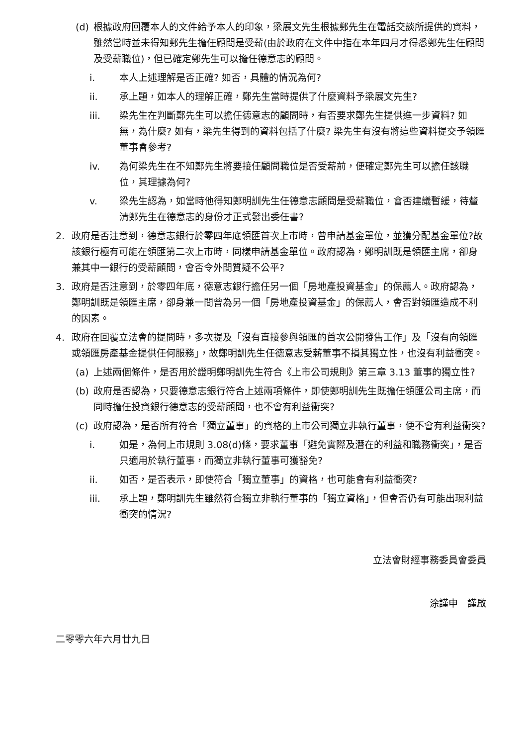(d) 根據政府回覆本人的文件給予本人的印象，梁展文先生根據鄭先生在電話交談所提供的資料，雖然當時並未得知鄭先生擔任顧問是受薪(由於政府在文件中指在本年四月才得悉鄭先生任顧問及受薪職位)，但已確定鄭先生可以擔任德意志的顧問。
i. 本人上述理解是否正確? 如否，具體的情況為何?
ii. 承上題，如本人的理解正確，鄭先生當時提供了什麼資料予梁展文先生?
iii. 梁先生在判斷鄭先生可以擔任德意志的顧問時，有否要求鄭先生提供進一步資料? 如無，為什麼? 如有，梁先生得到的資料包括了什麼? 梁先生有沒有將這些資料提交予領匯董事會參考?
iv. 為何梁先生在不知鄭先生將要接任顧問職位是否受薪前，便確定鄭先生可以擔任該職位，其理據為何?
v. 梁先生認為，如當時他得知鄭明訓先生任德意志顧問是受薪職位，會否建議暫緩，待釐清鄭先生在德意志的身份才正式發出委任書?
2. 政府是否注意到，德意志銀行於零四年底領匯首次上市時，曾申請基金單位，並獲分配基金單位?故該銀行極有可能在領匯第二次上市時，同樣申請基金單位。政府認為，鄭明訓既是領匯主席，卻身兼其中一銀行的受薪顧問，會否令外間質疑不公平?
3. 政府是否注意到，於零四年底，德意志銀行擔任另一個「房地產投資基金」的保薦人。政府認為，鄭明訓既是領匯主席，卻身兼一間曾為另一個「房地產投資基金」的保薦人，會否對領匯造成不利的因素。
4. 政府在回覆立法會的提問時，多次提及「沒有直接參與領匯的首次公開發售工作」及「沒有向領匯或領匯房產基金提供任何服務」，故鄭明訓先生任德意志受薪董事不損其獨立性，也沒有利益衝突。
(a) 上述兩個條件，是否用於證明鄭明訓先生符合《上市公司規則》第三章 3.13 董事的獨立性?
(b) 政府是否認為，只要德意志銀行符合上述兩項條件，即使鄭明訓先生既擔任領匯公司主席，而同時擔任投資銀行德意志的受薪顧問，也不會有利益衝突?
(c) 政府認為，是否所有符合「獨立董事」的資格的上市公司獨立非執行董事，便不會有利益衝突?
i. 如是，為何上市規則 3.08(d)條，要求董事「避免實際及潛在的利益和職務衝突」，是否只適用於執行董事，而獨立非執行董事可獲豁免?
ii. 如否，是否表示，即使符合「獨立董事」的資格，也可能會有利益衝突?
iii. 承上題，鄭明訓先生雖然符合獨立非執行董事的「獨立資格」，但會否仍有可能出現利益衝突的情況?
立法會財經事務委員會委員
涂謹申　謹啟
二零零六年六月廿九日